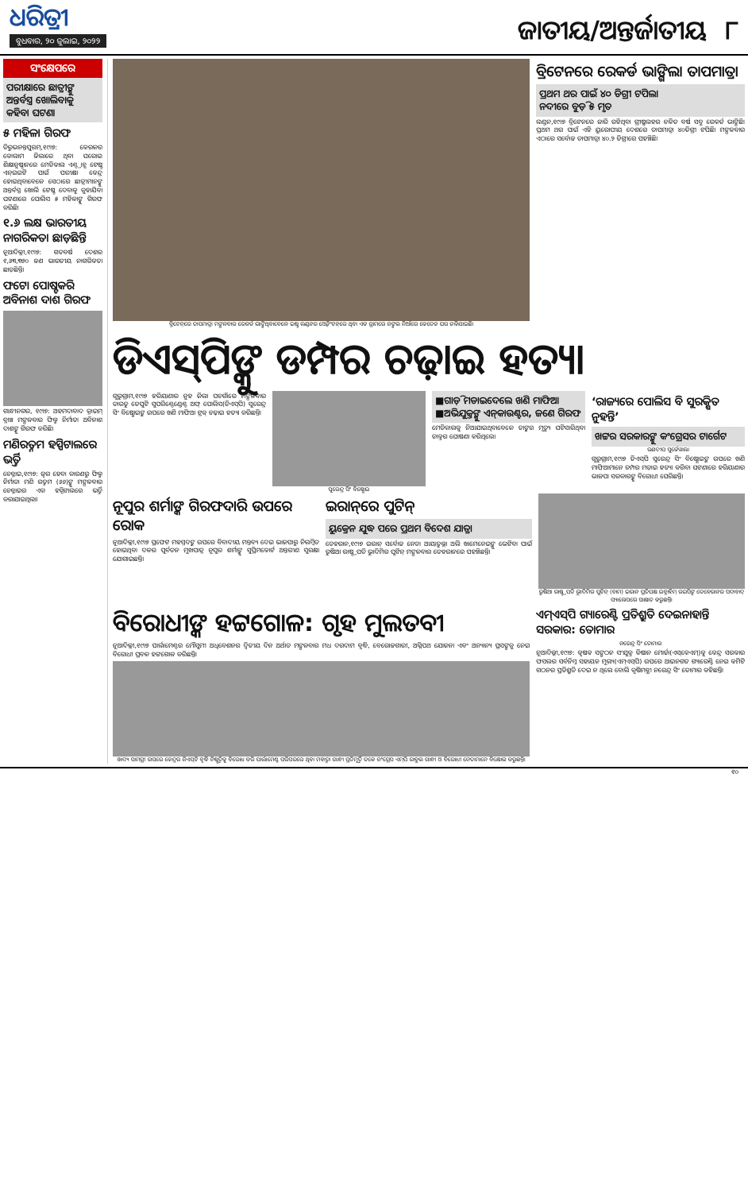ଧରିତ୍ରୀ
ବୁଧବାର, ୨୦ ଜୁଲାଇ, ୨୦୨୨
ଜାତୀୟ/ଅନ୍ତର୍ଜାତୀୟ ୮
ସଂକ୍ଷେପରେ
ପରୀକ୍ଷାରେ ଛାତ୍ରୀଙ୍କୁ ଅନ୍ତର୍ବସ୍ତ୍ର ଖୋଲିବାକୁ କହିବା ଘଟଣା
୫ ମହିଳା ଗିରଫ
ତିରୁଭନନ୍ତପୁରମ୍,୧୯।୭: କେରଳର କୋଲାମ ଜିଲାରେ ଥିବା ଘରୋଇ ଶିକ୍ଷାନୁଷ୍ଠାନରେ ମେଡିକାଲ ଏଣ୍ଟ୍ରାନ୍ସ ଟେଷ୍ଟ ଏନ୍‌ଇଇଟି ପାଇଁ ପରୀକ୍ଷା କେନ୍ଦ୍ର ହୋଇଥିବାବେଳେ ସେଠାରେ ଛାତ୍ରୀମାନଙ୍କୁ ଅନ୍ତର୍ବସ୍ତ୍ର ଖୋଲି ଟେଷ୍ଟ ଦେବାକୁ କୁହାଯିବା ଘଟଣାରେ ପୋଲିସ ୫ ମହିଳାଙ୍କୁ ଗିରଫ କରିଛି।
୧.୬ ଲକ୍ଷ ଭାରତୀୟ ନାଗରିକତା ଛାଡ଼ିଛନ୍ତି
ନୂଆଦିଲ୍ଲୀ,୧୯।୭: ଗତବର୍ଷ ଦେଶର ୧,୬୩,୩୭୦ ଜଣ ଭାରତୀୟ ନାଗରିକତା ଛାଡ଼ିଛନ୍ତି।
ଫଟୋ ପୋଷ୍ଟକରି ଅବିନାଶ ଦାଶ ଗିରଫ
ଗାନ୍ଧୀନଗର, ୧୯।୭: ଅହମଦାବାଦ କ୍ରାଇମ୍ ବ୍ରାଞ୍ଚ ମଙ୍ଗଳବାର ଫିଲ୍ମ ନିର୍ମାତା ଅବିନାଶ ଦାଶଙ୍କୁ ଗିରଫ କରିଛି।
ମଣିରତ୍ନମ ହସ୍ପିଟାଲରେ ଭର୍ତ୍ତି
ଚେନ୍ନାଇ,୧୯।୭: ଜ୍ୱର ହେବା କାରଣରୁ ଫିଲ୍ମ ନିର୍ମାତା ମଣି ରତ୍ନମ (୬୬)ଙ୍କୁ ମଙ୍ଗଳବାର ଚେନ୍ନାଇର ଏକ ହସ୍ପିଟାଲରେ ଭର୍ତ୍ତି କରାଯାଇଥିଲା।
ବ୍ରିଟେନ୍‌ରେ ତାପମାତ୍ରା ମଙ୍ଗଳବାର ରେକର୍ଡ ଭାଙ୍ଗିଥିବାବେଳେ ଇଷ୍ଟ ଲଣ୍ଡନର ଓ୍ୱେନିଂଟନ୍‌ରେ ଥିବା ଏକ ଗ୍ରାମରେ ଜଙ୍ଗଲ ନିଆଁରେ କେତେକ ଘର ଜଳିଯାଇଛି।
ବ୍ରିଟେନରେ ରେକର୍ଡ ଭାଙ୍ଗିଲା ତାପମାତ୍ରା
ପ୍ରଥମ ଥର ପାଇଁ ୪୦ ଡିଗ୍ରୀ ଟପିଲା
ନଦୀରେ ବୁଡ଼ି ୫ ମୃତ
ଲଣ୍ଡନ,୧୯।୭ ବ୍ରିଟେନରେ ଜାରି ରହିଥିବା ଗ୍ରୀଷ୍ମଲହର ଚଳିତ ବର୍ଷ ସବୁ ରେକର୍ଡ ଭାଙ୍ଗିଛି। ପ୍ରଥମ ଥର ପାଇଁ ଏହି ୟୁରୋପୀୟ ଦେଶରେ ତାପମାତ୍ରା ୪୦ଡିଗ୍ରୀ ଟପିଛି। ମଙ୍ଗଳବାର ଏଠାରେ ସର୍ବୋଚ୍ଚ ତାପମାତ୍ରା ୪୦.୨ ଡିଗ୍ରୀରେ ପହଞ୍ଚିଛି।
ଡିଏସ୍‌ପିଙ୍କୁ ଡମ୍ପର ଚଢ଼ାଇ ହତ୍ୟା
ଗୁରୁଗ୍ରାମ,୧୯।୭ ହରିୟାଣାର ନୁହ ଜିଲା ପଚଗାଁରେ ମଙ୍ଗଳବାର ତାଉଡୁ ଡେପୁଟି ସୁପରିଣ୍ଟେଣ୍ଡେଣ୍ଟ ଅଫ୍ ପୋଲିସ(ଡିଏସ୍‌ପି) ସୁରେନ୍ଦ୍ର ସିଂ ବିଷ୍ଣୋଇଙ୍କ ଉପରେ ଖଣି ମାଫିଆ ଟ୍ରକ୍ ଚଢ଼ାଇ ହତ୍ୟା କରିଛନ୍ତି।
ସୁରେନ୍ଦ୍ର ସିଂ ବିଷ୍ଣୋଇ
■ଗାଡ଼ି ମଡାଇଦେଲେ ଖଣି ମାଫିଆ
■ଅଭିଯୁକ୍ତଙ୍କୁ ଏନ୍‌କାଉଣ୍ଟର, ଜଣେ ଗିରଫ
ମେଡିକାଲକୁ ନିଆଯାଇଥିବାବେଳେ ତାଙ୍କର ମୃତ୍ୟୁ ଘଟିସାରିଥିବା ଡାକ୍ତର ଘୋଷଣା କରିଥିଲେ।
‘ରାଜ୍ୟରେ ପୋଲିସ ବି ସୁରକ୍ଷିତ ନୁହନ୍ତି’
ଖଟ୍ଟର ସରକାରଙ୍କୁ କଂଗ୍ରେସର ଟାର୍ଗେଟ
ରଣଦୀପ ସୁର୍ଜେୱାଲା
ଗୁରୁଗ୍ରାମ,୧୯।୭ ଡିଏସ୍‌ପି ସୁରେନ୍ଦ୍ର ସିଂ ବିଷ୍ଣୋଇଙ୍କ ଉପରେ ଖଣି ମାଫିଆମାନେ ଡମ୍ପର ମଡ଼ାଇ ହତ୍ୟା କରିବା ଘଟଣାରେ ହରିୟାଣାର ଭାଜପା ସରକାରଙ୍କୁ ବିରୋଧୀ ଘେରିଛନ୍ତି।
ନୂପୁର ଶର୍ମାଙ୍କ ଗିରଫଦାରି ଉପରେ ରୋକ
ନୂଆଦିଲ୍ଲୀ,୧୯।୭ ପ୍ରଫେଟ ମହମ୍ମଦଙ୍କ ଉପରେ ବିବାଦୀୟ ମନ୍ତବ୍ୟ ଦେଇ ଭାଜପାରୁ ନିଲମ୍ବିତ ହୋଇଥିବା ଦଳର ପୂର୍ବତନ ମୁଖପାତ୍ର ନୂପୁର ଶର୍ମାଙ୍କୁ ସୁପ୍ରିମକୋର୍ଟ ଅନ୍ତରୀଣ ସୁରକ୍ଷା ଯୋଗାଇଛନ୍ତି।
ଇରାନ୍‌ରେ ପୁଟିନ୍
ୟୁକ୍ରେନ ଯୁଦ୍ଧ ପରେ ପ୍ରଥମ ବିଦେଶ ଯାତ୍ରା
ତେହରାନ,୧୯।୭ ଇରାନ୍ ସର୍ବୋଚ୍ଚ ନେତା ଆୟାତୁଲ୍ଲା ଅଲି ଖାମେନେଇଙ୍କୁ ଭେଟିବା ପାଇଁ ରୁଷିଆ ରାଷ୍ଟ୍ରପତି ଭ୍ଲାଦିମିର ପୁଟିନ୍ ମଙ୍ଗଳବାର ତେହରାନରେ ପହଞ୍ଚିଛନ୍ତି।
ରୁଷିଆ ରାଷ୍ଟ୍ରପତି ଭ୍ଲାଦିମିର ପୁଟିନ୍ (ବାମ) ଇରାନ ପ୍ରତିପକ୍ଷ ଇବ୍ରାହିମ୍ ରଇସିଙ୍କ ତେହେରାନର ସଦାବାଦ୍ ପ୍ୟାଲେସରେ ସାକ୍ଷାତ କରୁଛନ୍ତି।
ବିରୋଧୀଙ୍କ ହଟ୍ଟଗୋଳ: ଗୃହ ମୁଲତବୀ
ନୂଆଦିଲ୍ଲୀ,୧୯।୭ ପାର୍ଲାମେଣ୍ଟର ମୌସୁମୀ ଅଧିବେଶନର ଦ୍ୱିତୀୟ ଦିନ ଅର୍ଥାତ ମଙ୍ଗଳବାର ମଧ ଦରଦାମ ବୃଦ୍ଧି, ବେରୋଜଗାରୀ, ଅଗ୍ନିପଥ ଯୋଜନା ଏବଂ ଅନ୍ୟାନ୍ୟ ପ୍ରସଙ୍ଗକୁ ନେଇ ବିରୋଧୀ ପ୍ରବଳ ହଟ୍ଟଗୋଳ କରିଛନ୍ତି।
ଖାଦ୍ୟ ସାମଗ୍ରୀ ଉପରେ କେନ୍ଦ୍ରର ଜିଏସ୍‌ଟି ବୃଦ୍ଧି ନିଷ୍ପତ୍ତିକୁ ବିରୋଧ କରି ପାର୍ଲାମେଣ୍ଟ ପରିସରରେ ଥିବା ମହାତ୍ମା ଗାନ୍ଧୀ ପ୍ରତିମୂର୍ତ୍ତି ତଳେ କଂଗ୍ରେସ ଏମ୍‌ପି ରାହୁଲ ଗାନ୍ଧୀ ଓ ବିରୋଧୀ ନେତାମାନେ ବିକ୍ଷୋଭ କରୁଛନ୍ତି।
ଏମ୍‌ଏସ୍‌ପି ଗ୍ୟାରେଣ୍ଟି ପ୍ରତିଶ୍ରୁତି ଦେଇନାହାନ୍ତି ସରକାର: ତୋମାର
ନରେନ୍ଦ୍ର ସିଂ ତୋମାର
ନୂଆଦିଲ୍ଲୀ,୧୯।୭: କୃଷକ ସଙ୍ଗଠନ ସଂଯୁକ୍ତ କିଷାନ ମୋର୍ଚ୍ଚା(ଏସ୍‌କେଏମ୍)କୁ କେନ୍ଦ୍ର ସରକାର ଫସଲର ସର୍ବନିମ୍ନ ସହାୟକ ମୂଲ୍ୟ(ଏମ୍‌ଏସ୍‌ପି) ଉପରେ ଆଇନଗତ ଗ୍ୟାରେଣ୍ଟି ନେଇ କମିଟି ଗଠନର ପ୍ରତିଶ୍ରୁତି ଦେଇ ନ ଥିଲେ ବୋଲି କୃଷିମନ୍ତ୍ରୀ ନରେନ୍ଦ୍ର ସିଂ ତୋମାର କହିଛନ୍ତି।
୧୦